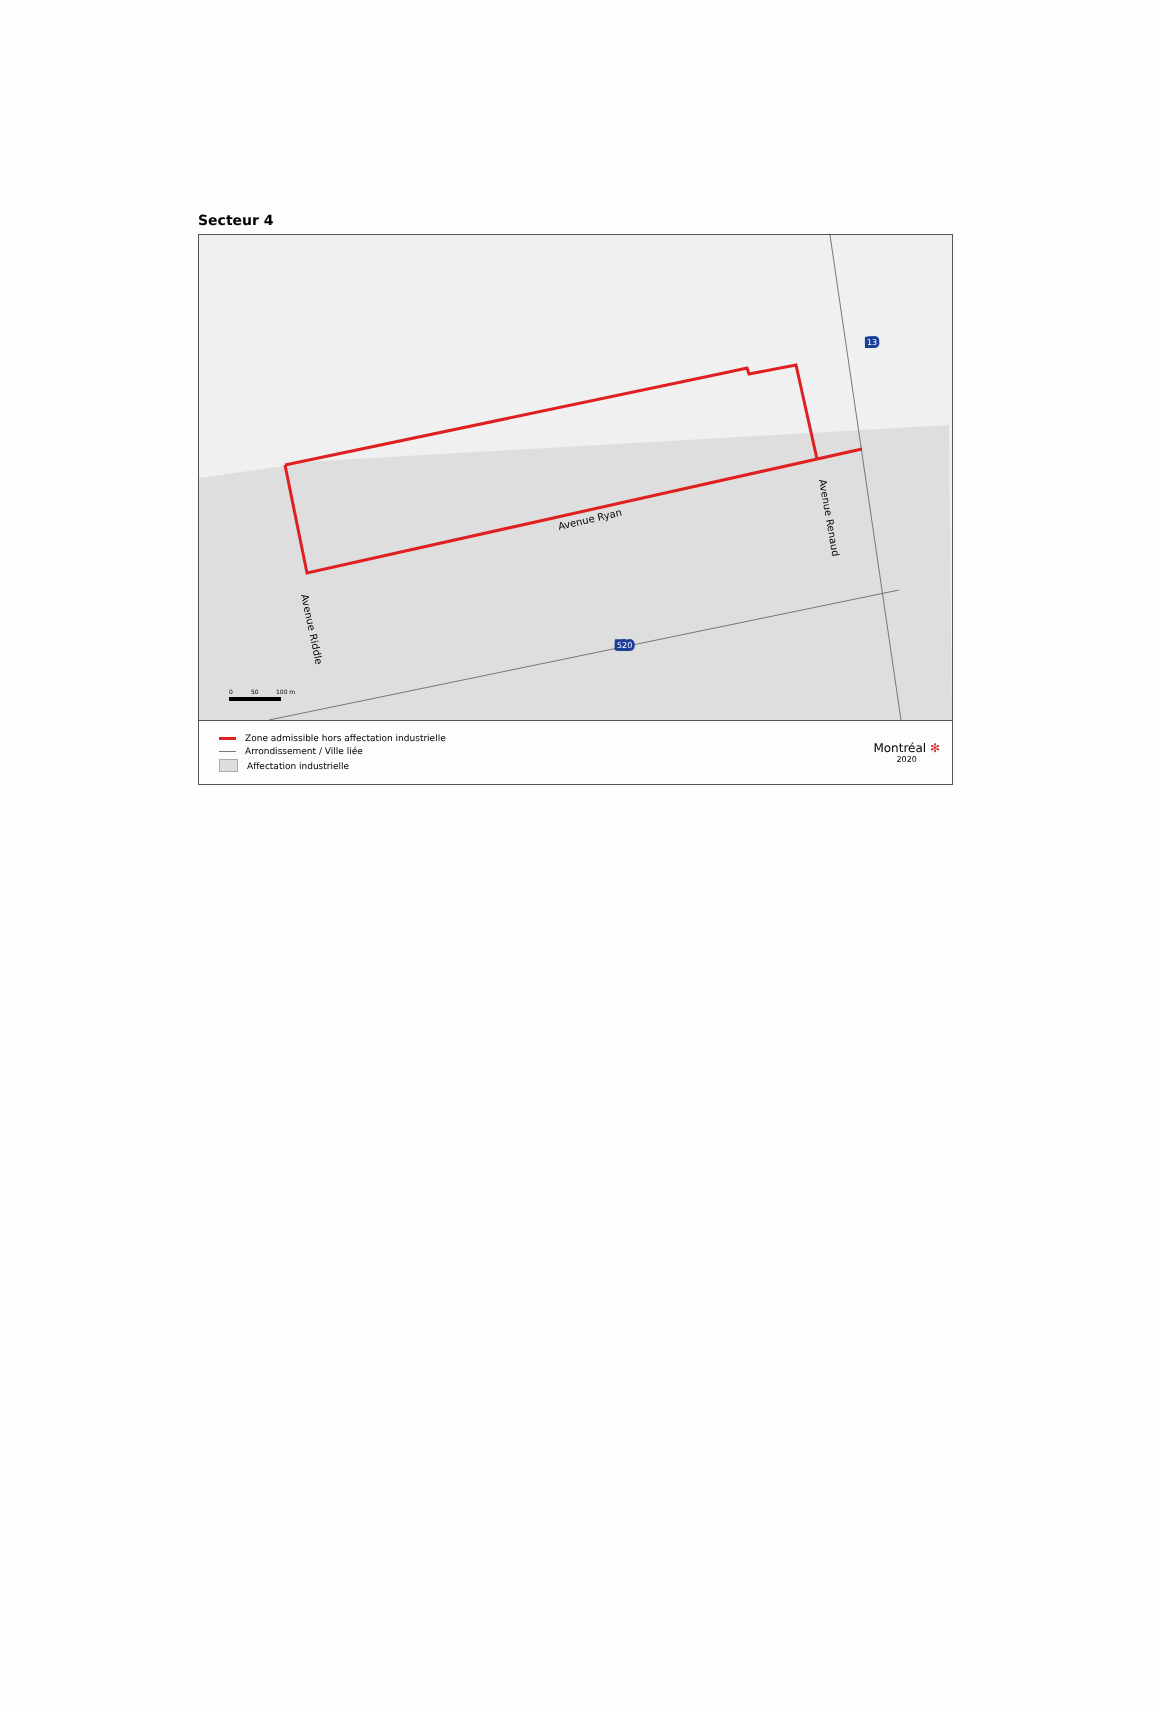Secteur 4
Avenue Ryan
Avenue Renaud
Avenue Riddle
13
520
0
50
100 m
Zone admissible hors affectation industrielle
Arrondissement / Ville liée
Affectation industrielle
Montréal ✻
2020